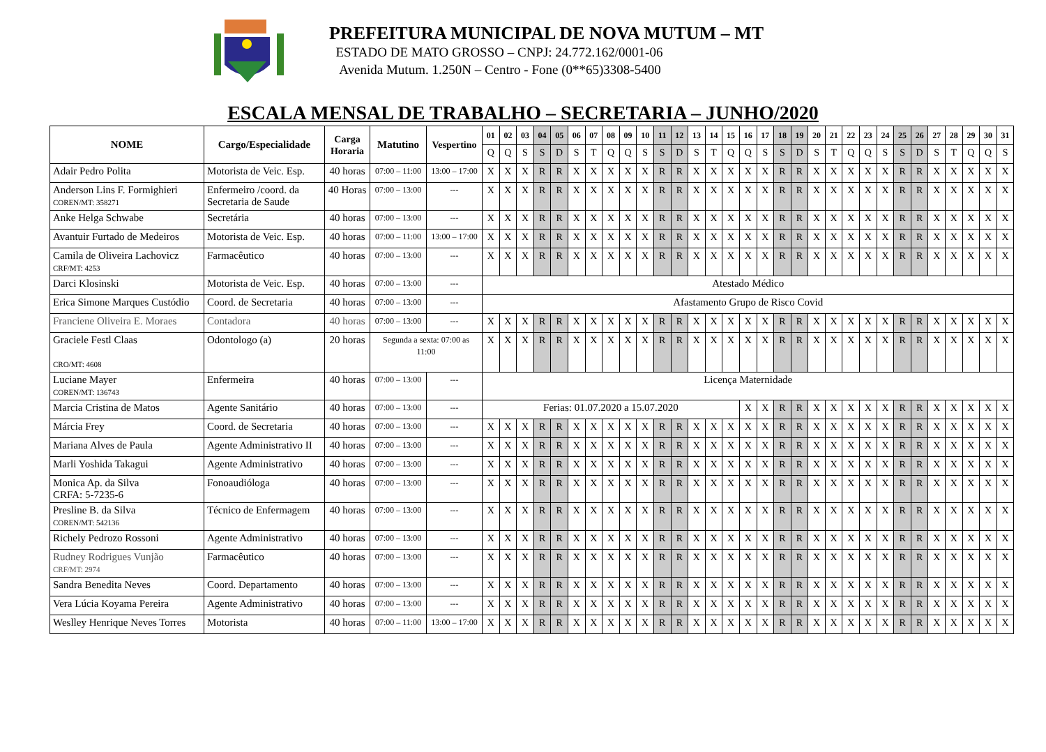PREFEITURA MUNICIPAL DE NOVA MUTUM – MT
ESTADO DE MATO GROSSO – CNPJ: 24.772.162/0001-06
Avenida Mutum. 1.250N – Centro - Fone (0**65)3308-5400
ESCALA MENSAL DE TRABALHO – SECRETARIA – JUNHO/2020
| NOME | Cargo/Especialidade | Carga Horaria | Matutino | Vespertino | 01 | 02 | 03 | 04 | 05 | 06 | 07 | 08 | 09 | 10 | 11 | 12 | 13 | 14 | 15 | 16 | 17 | 18 | 19 | 20 | 21 | 22 | 23 | 24 | 25 | 26 | 27 | 28 | 29 | 30 | 31 |
| --- | --- | --- | --- | --- | --- | --- | --- | --- | --- | --- | --- | --- | --- | --- | --- | --- | --- | --- | --- | --- | --- | --- | --- | --- | --- | --- | --- | --- | --- | --- | --- | --- | --- | --- | --- |
| | | | | | Q | Q | S | S | D | S | T | Q | Q | S | S | D | S | T | Q | Q | S | S | D | S | T | Q | Q | S | S | D | S | T | Q | Q | S |
| Adair Pedro Polita | Motorista de Veic. Esp. | 40 horas | 07:00 – 11:00 | 13:00 – 17:00 | X | X | X | R | R | X | X | X | X | X | R | R | X | X | X | X | X | R | R | X | X | X | X | X | R | R | X | X | X | X | X |
| Anderson Lins F. Formighieri COREN/MT: 358271 | Enfermeiro /coord. da Secretaria de Saude | 40 Horas | 07:00 – 13:00 | --- | X | X | X | R | R | X | X | X | X | X | R | R | X | X | X | X | X | R | R | X | X | X | X | X | R | R | X | X | X | X | X |
| Anke Helga Schwabe | Secretária | 40 horas | 07:00 – 13:00 | --- | X | X | X | R | R | X | X | X | X | X | R | R | X | X | X | X | X | R | R | X | X | X | X | X | R | R | X | X | X | X | X |
| Avantuir Furtado de Medeiros | Motorista de Veic. Esp. | 40 horas | 07:00 – 11:00 | 13:00 – 17:00 | X | X | X | R | R | X | X | X | X | X | R | R | X | X | X | X | X | R | R | X | X | X | X | X | R | R | X | X | X | X | X |
| Camila de Oliveira Lachovicz CRF/MT: 4253 | Farmacêutico | 40 horas | 07:00 – 13:00 | --- | X | X | X | R | R | X | X | X | X | X | R | R | X | X | X | X | X | R | R | X | X | X | X | X | R | R | X | X | X | X | X |
| Darci Klosinski | Motorista de Veic. Esp. | 40 horas | 07:00 – 13:00 | --- | Atestado Médico | | | | | | | | | | | | | | | | | | | | | | | | | | | | | | |
| Erica Simone Marques Custódio | Coord. de Secretaria | 40 horas | 07:00 – 13:00 | --- | Afastamento Grupo de Risco Covid | | | | | | | | | | | | | | | | | | | | | | | | | | | | | | |
| Franciene Oliveira E. Moraes | Contadora | 40 horas | 07:00 – 13:00 | --- | X | X | X | R | R | X | X | X | X | X | R | R | X | X | X | X | X | R | R | X | X | X | X | X | R | R | X | X | X | X | X |
| Graciele Festl Claas CRO/MT: 4608 | Odontologo (a) | 20 horas | Segunda a sexta: 07:00 as 11:00 | | X | X | X | R | R | X | X | X | X | X | R | R | X | X | X | X | X | R | R | X | X | X | X | X | R | R | X | X | X | X | X |
| Luciane Mayer COREN/MT: 136743 | Enfermeira | 40 horas | 07:00 – 13:00 | --- | Licença Maternidade | | | | | | | | | | | | | | | | | | | | | | | | | | | | | | |
| Marcia Cristina de Matos | Agente Sanitário | 40 horas | 07:00 – 13:00 | --- | Ferias: 01.07.2020 a 15.07.2020 | | | | | | | | | | | | | | | X | X | R | R | X | X | X | X | X | R | R | X | X | X | X | X |
| Márcia Frey | Coord. de Secretaria | 40 horas | 07:00 – 13:00 | --- | X | X | X | R | R | X | X | X | X | X | R | R | X | X | X | X | X | R | R | X | X | X | X | X | R | R | X | X | X | X | X |
| Mariana Alves de Paula | Agente Administrativo II | 40 horas | 07:00 – 13:00 | --- | X | X | X | R | R | X | X | X | X | X | R | R | X | X | X | X | X | R | R | X | X | X | X | X | R | R | X | X | X | X | X |
| Marli Yoshida Takagui | Agente Administrativo | 40 horas | 07:00 – 13:00 | --- | X | X | X | R | R | X | X | X | X | X | R | R | X | X | X | X | X | R | R | X | X | X | X | X | R | R | X | X | X | X | X |
| Monica Ap. da Silva CRFA: 5-7235-6 | Fonoaudióloga | 40 horas | 07:00 – 13:00 | --- | X | X | X | R | R | X | X | X | X | X | R | R | X | X | X | X | X | R | R | X | X | X | X | X | R | R | X | X | X | X | X |
| Presline B. da Silva COREN/MT: 542136 | Técnico de Enfermagem | 40 horas | 07:00 – 13:00 | --- | X | X | X | R | R | X | X | X | X | X | R | R | X | X | X | X | X | R | R | X | X | X | X | X | R | R | X | X | X | X | X |
| Richely Pedrozo Rossoni | Agente Administrativo | 40 horas | 07:00 – 13:00 | --- | X | X | X | R | R | X | X | X | X | X | R | R | X | X | X | X | X | R | R | X | X | X | X | X | R | R | X | X | X | X | X |
| Rudney Rodrigues Vunjão CRF/MT: 2974 | Farmacêutico | 40 horas | 07:00 – 13:00 | --- | X | X | X | R | R | X | X | X | X | X | R | R | X | X | X | X | X | R | R | X | X | X | X | X | R | R | X | X | X | X | X |
| Sandra Benedita Neves | Coord. Departamento | 40 horas | 07:00 – 13:00 | --- | X | X | X | R | R | X | X | X | X | X | R | R | X | X | X | X | X | R | R | X | X | X | X | X | R | R | X | X | X | X | X |
| Vera Lúcia Koyama Pereira | Agente Administrativo | 40 horas | 07:00 – 13:00 | --- | X | X | X | R | R | X | X | X | X | X | R | R | X | X | X | X | X | R | R | X | X | X | X | X | R | R | X | X | X | X | X |
| Weslley Henrique Neves Torres | Motorista | 40 horas | 07:00 – 11:00 | 13:00 – 17:00 | X | X | X | R | R | X | X | X | X | X | R | R | X | X | X | X | X | R | R | X | X | X | X | X | R | R | X | X | X | X | X |